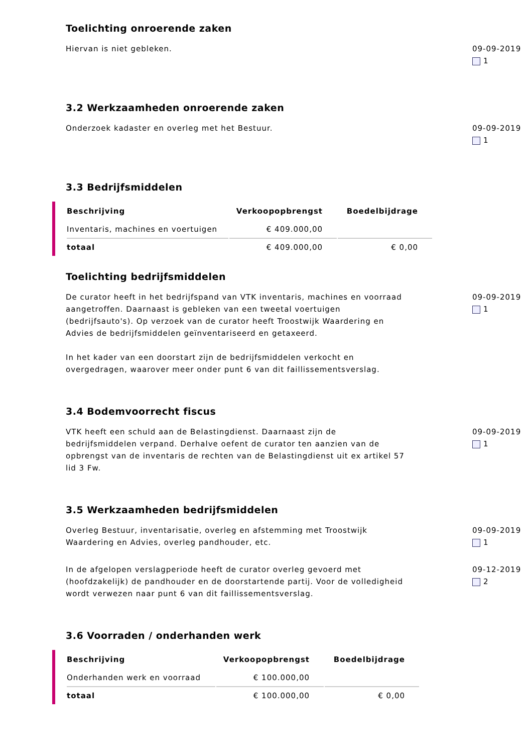Toelichting onroerende zaken
Hiervan is niet gebleken. 09-09-2019
1
3.2 Werkzaamheden onroerende zaken
Onderzoek kadaster en overleg met het Bestuur. 09-09-2019
1
3.3 Bedrijfsmiddelen
| Beschrijving | Verkoopopbrengst | Boedelbijdrage |
| --- | --- | --- |
| Inventaris, machines en voertuigen | € 409.000,00 | |
| totaal | € 409.000,00 | € 0,00 |
Toelichting bedrijfsmiddelen
De curator heeft in het bedrijfspand van VTK inventaris, machines en voorraad aangetroffen. Daarnaast is gebleken van een tweetal voertuigen (bedrijfsauto's). Op verzoek van de curator heeft Troostwijk Waardering en Advies de bedrijfsmiddelen geïnventariseerd en getaxeerd.
In het kader van een doorstart zijn de bedrijfsmiddelen verkocht en overgedragen, waarover meer onder punt 6 van dit faillissementsverslag.
09-09-2019
1
3.4 Bodemvoorrecht fiscus
VTK heeft een schuld aan de Belastingdienst. Daarnaast zijn de bedrijfsmiddelen verpand. Derhalve oefent de curator ten aanzien van de opbrengst van de inventaris de rechten van de Belastingdienst uit ex artikel 57 lid 3 Fw.
09-09-2019
1
3.5 Werkzaamheden bedrijfsmiddelen
Overleg Bestuur, inventarisatie, overleg en afstemming met Troostwijk Waardering en Advies, overleg pandhouder, etc.
09-09-2019
1
In de afgelopen verslagperiode heeft de curator overleg gevoerd met (hoofdzakelijk) de pandhouder en de doorstartende partij. Voor de volledigheid wordt verwezen naar punt 6 van dit faillissementsverslag.
09-12-2019
2
3.6 Voorraden / onderhanden werk
| Beschrijving | Verkoopopbrengst | Boedelbijdrage |
| --- | --- | --- |
| Onderhanden werk en voorraad | € 100.000,00 | |
| totaal | € 100.000,00 | € 0,00 |